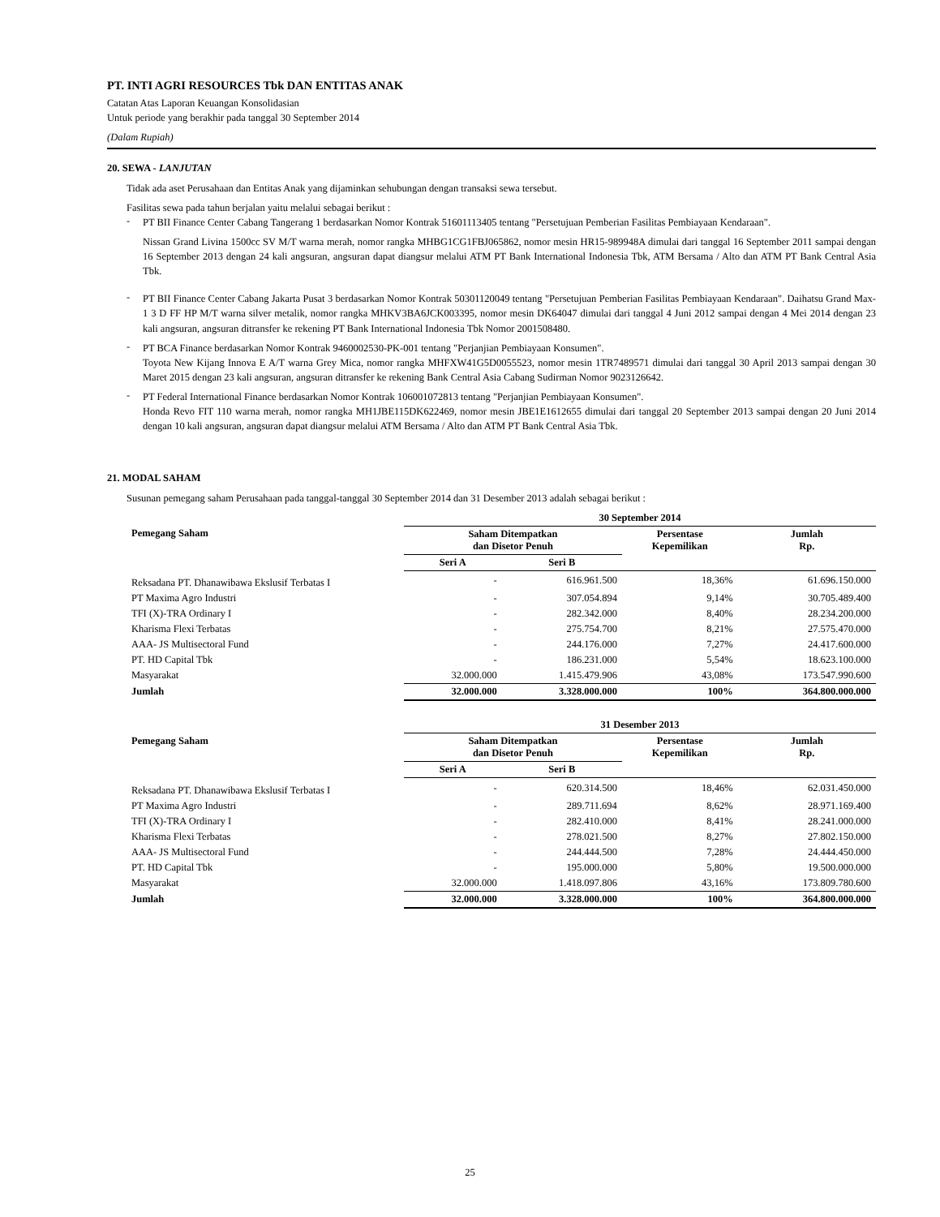PT. INTI AGRI RESOURCES Tbk DAN ENTITAS ANAK
Catatan Atas Laporan Keuangan Konsolidasian
Untuk periode yang berakhir pada tanggal 30 September 2014
(Dalam Rupiah)
20. SEWA - LANJUTAN
Tidak ada aset Perusahaan dan Entitas Anak yang dijaminkan sehubungan dengan transaksi sewa tersebut.
Fasilitas sewa pada tahun berjalan yaitu melalui sebagai berikut :
-
PT BII Finance Center Cabang Tangerang 1 berdasarkan Nomor Kontrak 51601113405 tentang "Persetujuan Pemberian Fasilitas Pembiayaan Kendaraan".
Nissan Grand Livina 1500cc SV M/T warna merah, nomor rangka MHBG1CG1FBJ065862, nomor mesin HR15-989948A dimulai dari tanggal 16 September 2011 sampai dengan 16 September 2013 dengan 24 kali angsuran, angsuran dapat diangsur melalui ATM PT Bank International Indonesia Tbk, ATM Bersama / Alto dan ATM PT Bank Central Asia Tbk.
-
PT BII Finance Center Cabang Jakarta Pusat 3 berdasarkan Nomor Kontrak 50301120049 tentang "Persetujuan Pemberian Fasilitas Pembiayaan Kendaraan". Daihatsu Grand Max-1 3 D FF HP M/T warna silver metalik, nomor rangka MHKV3BA6JCK003395, nomor mesin DK64047 dimulai dari tanggal 4 Juni 2012 sampai dengan 4 Mei 2014 dengan 23 kali angsuran, angsuran ditransfer ke rekening PT Bank International Indonesia Tbk Nomor 2001508480.
-
PT BCA Finance berdasarkan Nomor Kontrak 9460002530-PK-001 tentang "Perjanjian Pembiayaan Konsumen".
Toyota New Kijang Innova E A/T warna Grey Mica, nomor rangka MHFXW41G5D0055523, nomor mesin 1TR7489571 dimulai dari tanggal 30 April 2013 sampai dengan 30 Maret 2015 dengan 23 kali angsuran, angsuran ditransfer ke rekening Bank Central Asia Cabang Sudirman Nomor 9023126642.
-
PT Federal International Finance berdasarkan Nomor Kontrak 106001072813 tentang "Perjanjian Pembiayaan Konsumen".
Honda Revo FIT 110 warna merah, nomor rangka MH1JBE115DK622469, nomor mesin JBE1E1612655 dimulai dari tanggal 20 September 2013 sampai dengan 20 Juni 2014 dengan 10 kali angsuran, angsuran dapat diangsur melalui ATM Bersama / Alto dan ATM PT Bank Central Asia Tbk.
21. MODAL SAHAM
Susunan pemegang saham Perusahaan pada tanggal-tanggal 30 September 2014 dan 31 Desember 2013 adalah sebagai berikut :
| | 30 September 2014 | | | |
| Pemegang Saham | Saham Ditempatkan dan Disetor Penuh | | Persentase Kepemilikan | Jumlah Rp. |
| | Seri A | Seri B | | |
| Reksadana PT. Dhanawibawa Ekslusif Terbatas I | - | 616.961.500 | 18,36% | 61.696.150.000 |
| PT Maxima Agro Industri | - | 307.054.894 | 9,14% | 30.705.489.400 |
| TFI (X)-TRA Ordinary I | - | 282.342.000 | 8,40% | 28.234.200.000 |
| Kharisma Flexi Terbatas | - | 275.754.700 | 8,21% | 27.575.470.000 |
| AAA- JS Multisectoral Fund | - | 244.176.000 | 7,27% | 24.417.600.000 |
| PT. HD Capital Tbk | - | 186.231.000 | 5,54% | 18.623.100.000 |
| Masyarakat | 32.000.000 | 1.415.479.906 | 43,08% | 173.547.990.600 |
| Jumlah | 32.000.000 | 3.328.000.000 | 100% | 364.800.000.000 |
| | 31 Desember 2013 | | | |
| Pemegang Saham | Saham Ditempatkan dan Disetor Penuh | | Persentase Kepemilikan | Jumlah Rp. |
| | Seri A | Seri B | | |
| Reksadana PT. Dhanawibawa Ekslusif Terbatas I | - | 620.314.500 | 18,46% | 62.031.450.000 |
| PT Maxima Agro Industri | - | 289.711.694 | 8,62% | 28.971.169.400 |
| TFI (X)-TRA Ordinary I | - | 282.410.000 | 8,41% | 28.241.000.000 |
| Kharisma Flexi Terbatas | - | 278.021.500 | 8,27% | 27.802.150.000 |
| AAA- JS Multisectoral Fund | - | 244.444.500 | 7,28% | 24.444.450.000 |
| PT. HD Capital Tbk | - | 195.000.000 | 5,80% | 19.500.000.000 |
| Masyarakat | 32.000.000 | 1.418.097.806 | 43,16% | 173.809.780.600 |
| Jumlah | 32.000.000 | 3.328.000.000 | 100% | 364.800.000.000 |
25